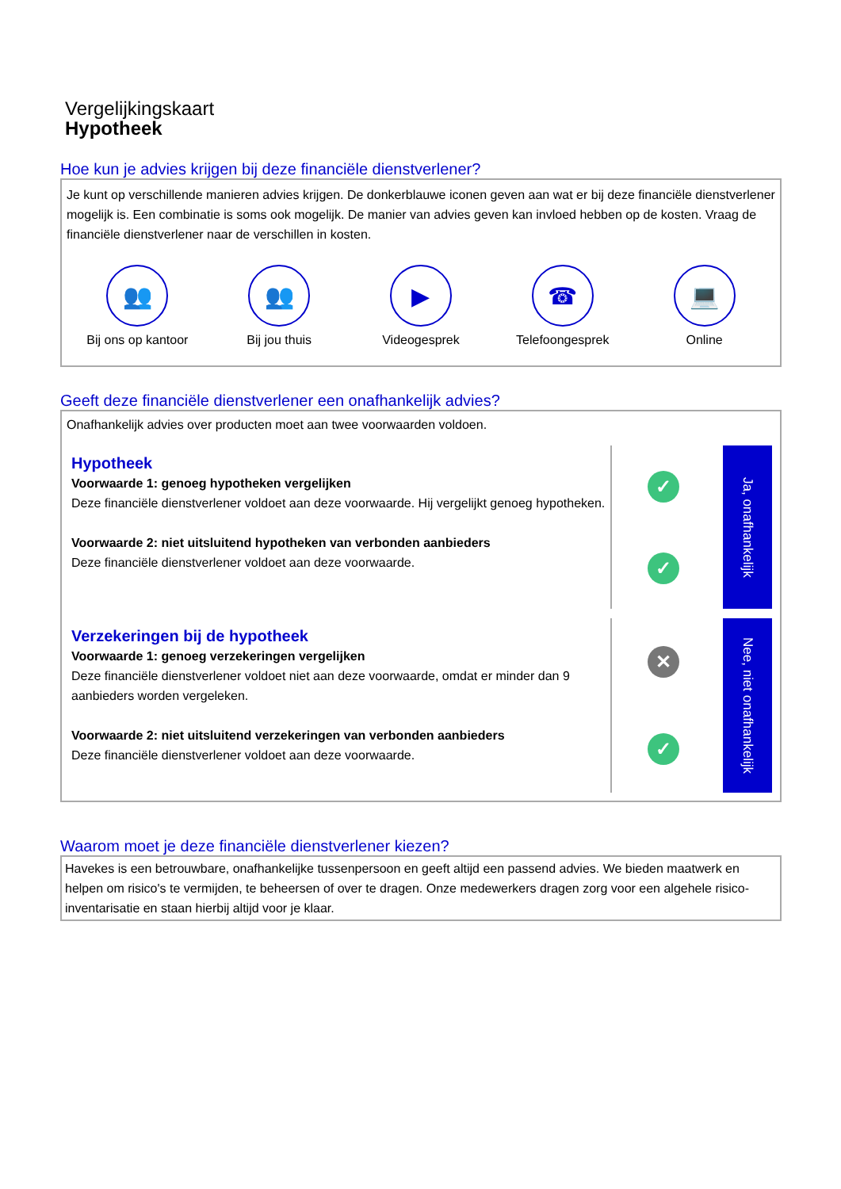Vergelijkingskaart
Hypotheek
Hoe kun je advies krijgen bij deze financiële dienstverlener?
Je kunt op verschillende manieren advies krijgen. De donkerblauwe iconen geven aan wat er bij deze financiële dienstverlener mogelijk is. Een combinatie is soms ook mogelijk. De manier van advies geven kan invloed hebben op de kosten. Vraag de financiële dienstverlener naar de verschillen in kosten.
👥
Bij ons op kantoor
👥
Bij jou thuis
▶
Videogesprek
☎
Telefoongesprek
💻
Online
Geeft deze financiële dienstverlener een onafhankelijk advies?
Onafhankelijk advies over producten moet aan twee voorwaarden voldoen.
Hypotheek
Voorwaarde 1: genoeg hypotheken vergelijken
Deze financiële dienstverlener voldoet aan deze voorwaarde. Hij vergelijkt genoeg hypotheken.
Voorwaarde 2: niet uitsluitend hypotheken van verbonden aanbieders
Deze financiële dienstverlener voldoet aan deze voorwaarde.
✓
✓
Ja, onafhankelijk
Verzekeringen bij de hypotheek
Voorwaarde 1: genoeg verzekeringen vergelijken
Deze financiële dienstverlener voldoet niet aan deze voorwaarde, omdat er minder dan 9 aanbieders worden vergeleken.
Voorwaarde 2: niet uitsluitend verzekeringen van verbonden aanbieders
Deze financiële dienstverlener voldoet aan deze voorwaarde.
✕
✓
Nee, niet onafhankelijk
Waarom moet je deze financiële dienstverlener kiezen?
Havekes is een betrouwbare, onafhankelijke tussenpersoon en geeft altijd een passend advies. We bieden maatwerk en helpen om risico's te vermijden, te beheersen of over te dragen. Onze medewerkers dragen zorg voor een algehele risico-inventarisatie en staan hierbij altijd voor je klaar.